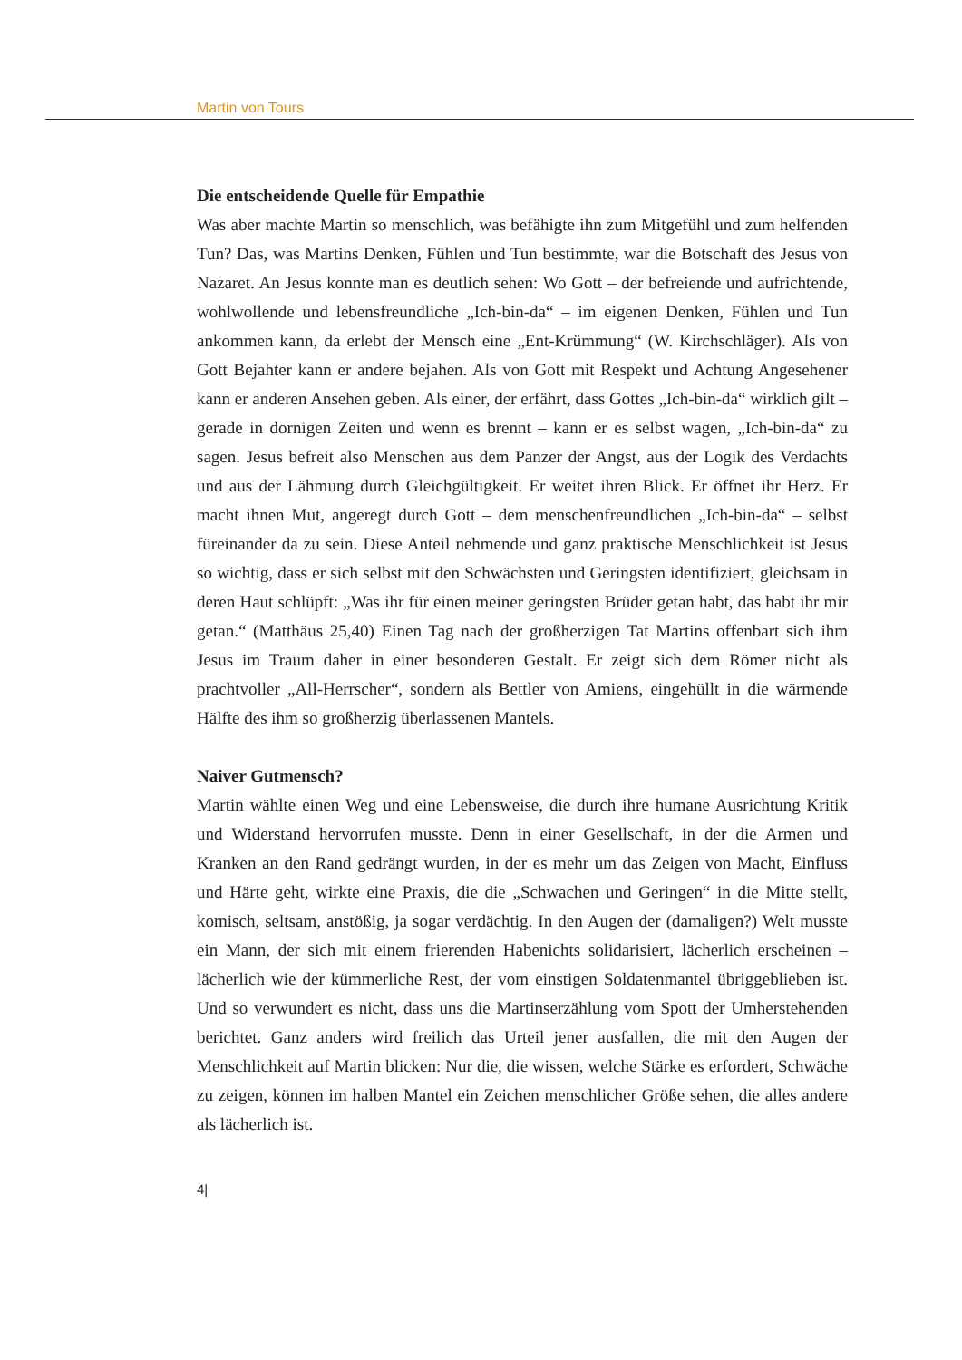Martin von Tours
Die entscheidende Quelle für Empathie
Was aber machte Martin so menschlich, was befähigte ihn zum Mitgefühl und zum helfenden Tun? Das, was Martins Denken, Fühlen und Tun bestimmte, war die Botschaft des Jesus von Nazaret. An Jesus konnte man es deutlich sehen: Wo Gott – der befreiende und aufrichtende, wohlwollende und lebensfreundliche „Ich-bin-da“ – im eigenen Denken, Fühlen und Tun ankommen kann, da erlebt der Mensch eine „Ent-Krümmung“ (W. Kirchschläger). Als von Gott Bejahter kann er andere bejahen. Als von Gott mit Respekt und Achtung Angesehener kann er anderen Ansehen geben. Als einer, der erfährt, dass Gottes „Ich-bin-da“ wirklich gilt – gerade in dornigen Zeiten und wenn es brennt – kann er es selbst wagen, „Ich-bin-da“ zu sagen. Jesus befreit also Menschen aus dem Panzer der Angst, aus der Logik des Verdachts und aus der Lähmung durch Gleichgültigkeit. Er weitet ihren Blick. Er öffnet ihr Herz. Er macht ihnen Mut, angeregt durch Gott – dem menschenfreundlichen „Ich-bin-da“ – selbst füreinander da zu sein. Diese Anteil nehmende und ganz praktische Menschlichkeit ist Jesus so wichtig, dass er sich selbst mit den Schwächsten und Geringsten identifiziert, gleichsam in deren Haut schlüpft: „Was ihr für einen meiner geringsten Brüder getan habt, das habt ihr mir getan.“ (Matthäus 25,40) Einen Tag nach der großherzigen Tat Martins offenbart sich ihm Jesus im Traum daher in einer besonderen Gestalt. Er zeigt sich dem Römer nicht als prachtvoller „All-Herrscher“, sondern als Bettler von Amiens, eingehüllt in die wärmende Hälfte des ihm so großherzig überlassenen Mantels.
Naiver Gutmensch?
Martin wählte einen Weg und eine Lebensweise, die durch ihre humane Ausrichtung Kritik und Widerstand hervorrufen musste. Denn in einer Gesellschaft, in der die Armen und Kranken an den Rand gedrängt wurden, in der es mehr um das Zeigen von Macht, Einfluss und Härte geht, wirkte eine Praxis, die die „Schwachen und Geringen“ in die Mitte stellt, komisch, seltsam, anstößig, ja sogar verdächtig. In den Augen der (damaligen?) Welt musste ein Mann, der sich mit einem frierenden Habenichts solidarisiert, lächerlich erscheinen – lächerlich wie der kümmerliche Rest, der vom einstigen Soldatenmantel übriggeblieben ist. Und so verwundert es nicht, dass uns die Martinserzählung vom Spott der Umherstehenden berichtet. Ganz anders wird freilich das Urteil jener ausfallen, die mit den Augen der Menschlichkeit auf Martin blicken: Nur die, die wissen, welche Stärke es erfordert, Schwäche zu zeigen, können im halben Mantel ein Zeichen menschlicher Größe sehen, die alles andere als lächerlich ist.
4|